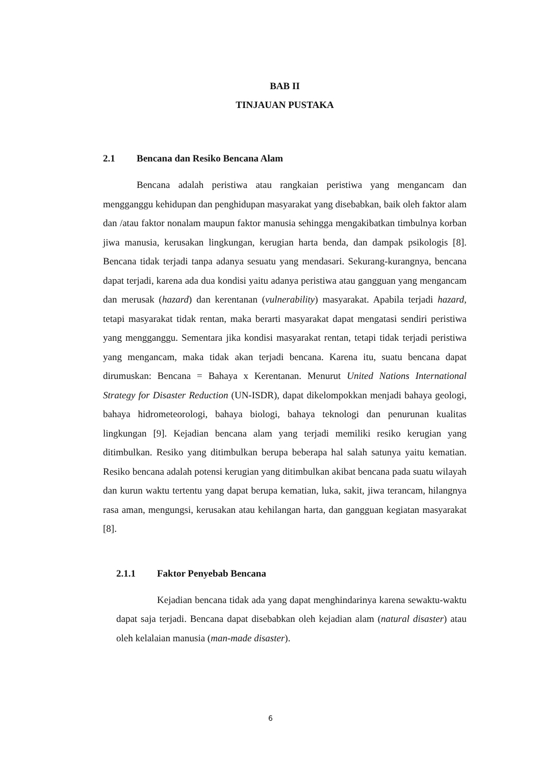BAB II
TINJAUAN PUSTAKA
2.1 Bencana dan Resiko Bencana Alam
Bencana adalah peristiwa atau rangkaian peristiwa yang mengancam dan mengganggu kehidupan dan penghidupan masyarakat yang disebabkan, baik oleh faktor alam dan /atau faktor nonalam maupun faktor manusia sehingga mengakibatkan timbulnya korban jiwa manusia, kerusakan lingkungan, kerugian harta benda, dan dampak psikologis [8]. Bencana tidak terjadi tanpa adanya sesuatu yang mendasari. Sekurang-kurangnya, bencana dapat terjadi, karena ada dua kondisi yaitu adanya peristiwa atau gangguan yang mengancam dan merusak (hazard) dan kerentanan (vulnerability) masyarakat. Apabila terjadi hazard, tetapi masyarakat tidak rentan, maka berarti masyarakat dapat mengatasi sendiri peristiwa yang mengganggu. Sementara jika kondisi masyarakat rentan, tetapi tidak terjadi peristiwa yang mengancam, maka tidak akan terjadi bencana. Karena itu, suatu bencana dapat dirumuskan: Bencana = Bahaya x Kerentanan. Menurut United Nations International Strategy for Disaster Reduction (UN-ISDR), dapat dikelompokkan menjadi bahaya geologi, bahaya hidrometeorologi, bahaya biologi, bahaya teknologi dan penurunan kualitas lingkungan [9]. Kejadian bencana alam yang terjadi memiliki resiko kerugian yang ditimbulkan. Resiko yang ditimbulkan berupa beberapa hal salah satunya yaitu kematian. Resiko bencana adalah potensi kerugian yang ditimbulkan akibat bencana pada suatu wilayah dan kurun waktu tertentu yang dapat berupa kematian, luka, sakit, jiwa terancam, hilangnya rasa aman, mengungsi, kerusakan atau kehilangan harta, dan gangguan kegiatan masyarakat [8].
2.1.1 Faktor Penyebab Bencana
Kejadian bencana tidak ada yang dapat menghindarinya karena sewaktu-waktu dapat saja terjadi. Bencana dapat disebabkan oleh kejadian alam (natural disaster) atau oleh kelalaian manusia (man-made disaster).
6